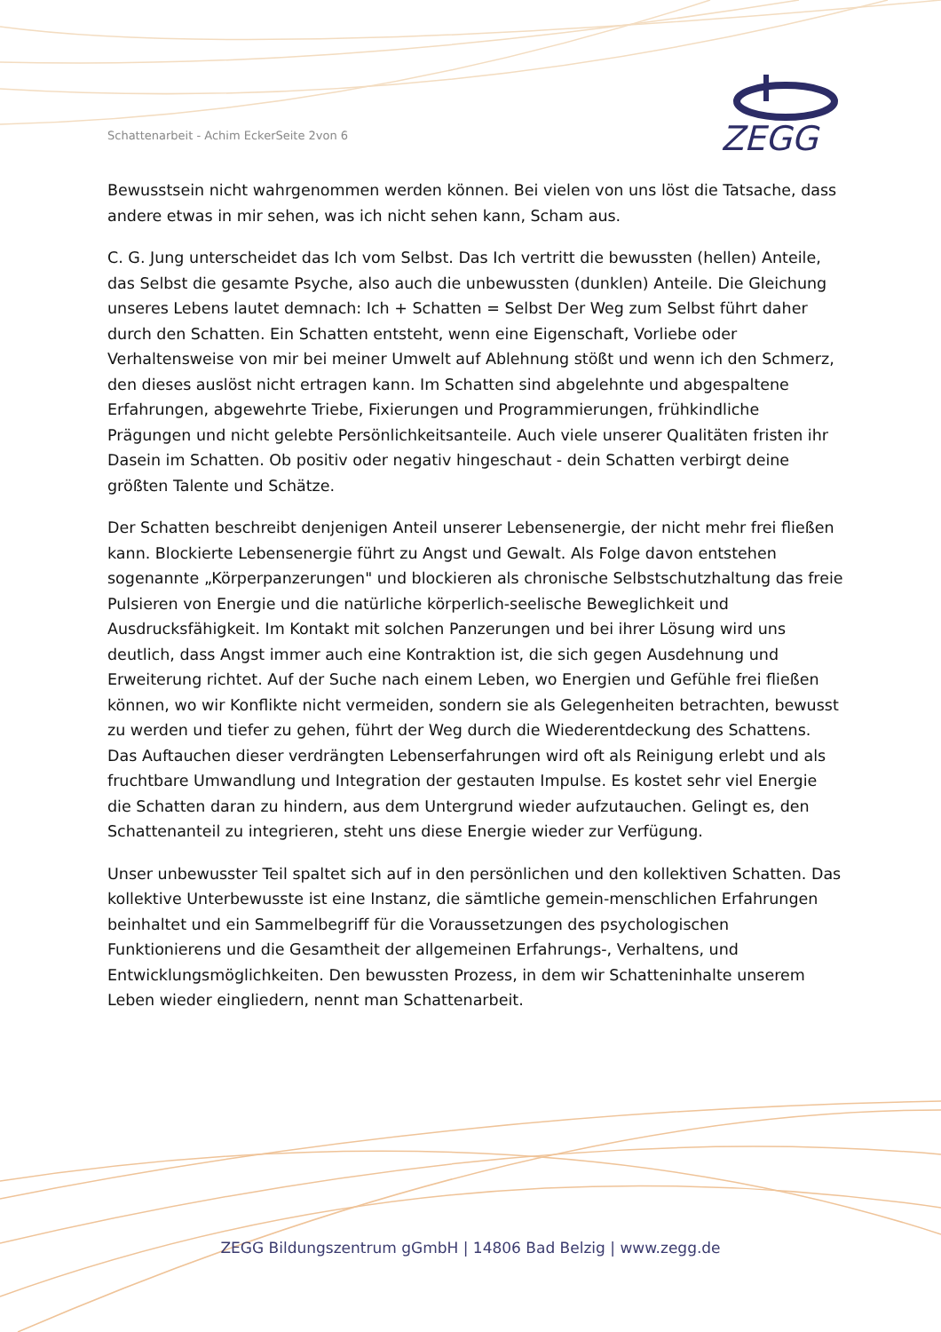Schattenarbeit - Achim EckerSeite 2von 6
ZEGG
Bewusstsein nicht wahrgenommen werden können. Bei vielen von uns löst die Tatsache, dass andere etwas in mir sehen, was ich nicht sehen kann, Scham aus.
C. G. Jung unterscheidet das Ich vom Selbst. Das Ich vertritt die bewussten (hellen) Anteile, das Selbst die gesamte Psyche, also auch die unbewussten (dunklen) Anteile. Die Gleichung unseres Lebens lautet demnach: Ich + Schatten = Selbst Der Weg zum Selbst führt daher durch den Schatten. Ein Schatten entsteht, wenn eine Eigenschaft, Vorliebe oder Verhaltensweise von mir bei meiner Umwelt auf Ablehnung stößt und wenn ich den Schmerz, den dieses auslöst nicht ertragen kann. Im Schatten sind abgelehnte und abgespaltene Erfahrungen, abgewehrte Triebe, Fixierungen und Programmierungen, frühkindliche Prägungen und nicht gelebte Persönlichkeitsanteile. Auch viele unserer Qualitäten fristen ihr Dasein im Schatten. Ob positiv oder negativ hingeschaut - dein Schatten verbirgt deine größten Talente und Schätze.
Der Schatten beschreibt denjenigen Anteil unserer Lebensenergie, der nicht mehr frei fließen kann. Blockierte Lebensenergie führt zu Angst und Gewalt. Als Folge davon entstehen sogenannte „Körperpanzerungen" und blockieren als chronische Selbstschutzhaltung das freie Pulsieren von Energie und die natürliche körperlich-seelische Beweglichkeit und Ausdrucksfähigkeit. Im Kontakt mit solchen Panzerungen und bei ihrer Lösung wird uns deutlich, dass Angst immer auch eine Kontraktion ist, die sich gegen Ausdehnung und Erweiterung richtet. Auf der Suche nach einem Leben, wo Energien und Gefühle frei fließen können, wo wir Konflikte nicht vermeiden, sondern sie als Gelegenheiten betrachten, bewusst zu werden und tiefer zu gehen, führt der Weg durch die Wiederentdeckung des Schattens. Das Auftauchen dieser verdrängten Lebenserfahrungen wird oft als Reinigung erlebt und als fruchtbare Umwandlung und Integration der gestauten Impulse. Es kostet sehr viel Energie die Schatten daran zu hindern, aus dem Untergrund wieder aufzutauchen. Gelingt es, den Schattenanteil zu integrieren, steht uns diese Energie wieder zur Verfügung.
Unser unbewusster Teil spaltet sich auf in den persönlichen und den kollektiven Schatten. Das kollektive Unterbewusste ist eine Instanz, die sämtliche gemein-menschlichen Erfahrungen beinhaltet und ein Sammelbegriff für die Voraussetzungen des psychologischen Funktionierens und die Gesamtheit der allgemeinen Erfahrungs-, Verhaltens, und Entwicklungsmöglichkeiten. Den bewussten Prozess, in dem wir Schatteninhalte unserem Leben wieder eingliedern, nennt man Schattenarbeit.
ZEGG Bildungszentrum gGmbH | 14806 Bad Belzig | www.zegg.de